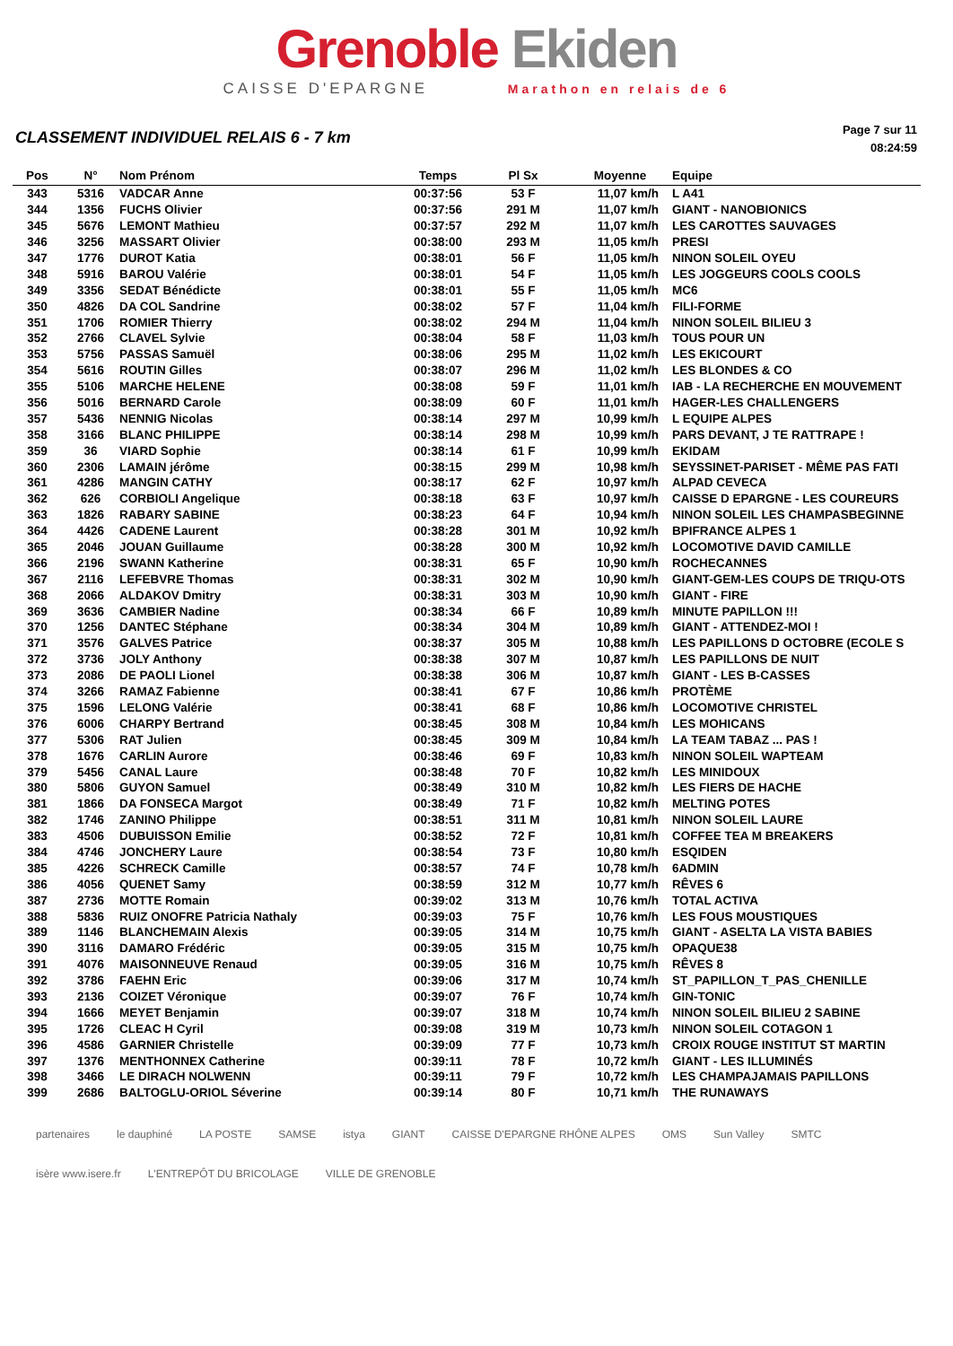Grenoble Ekiden
CAISSE D'EPARGNE Marathon en relais de 6
CLASSEMENT INDIVIDUEL RELAIS 6 - 7 km
Page 7 sur 11
08:24:59
| Pos | N° | Nom Prénom | Temps | Pl Sx | Moyenne | Equipe |
| --- | --- | --- | --- | --- | --- | --- |
| 343 | 5316 | VADCAR Anne | 00:37:56 | 53 F | 11,07 km/h | L A41 |
| 344 | 1356 | FUCHS Olivier | 00:37:56 | 291 M | 11,07 km/h | GIANT - NANOBIONICS |
| 345 | 5676 | LEMONT Mathieu | 00:37:57 | 292 M | 11,07 km/h | LES CAROTTES SAUVAGES |
| 346 | 3256 | MASSART Olivier | 00:38:00 | 293 M | 11,05 km/h | PRESI |
| 347 | 1776 | DUROT Katia | 00:38:01 | 56 F | 11,05 km/h | NINON SOLEIL OYEU |
| 348 | 5916 | BAROU Valérie | 00:38:01 | 54 F | 11,05 km/h | LES JOGGEURS COOLS COOLS |
| 349 | 3356 | SEDAT Bénédicte | 00:38:01 | 55 F | 11,05 km/h | MC6 |
| 350 | 4826 | DA COL Sandrine | 00:38:02 | 57 F | 11,04 km/h | FILI-FORME |
| 351 | 1706 | ROMIER Thierry | 00:38:02 | 294 M | 11,04 km/h | NINON SOLEIL BILIEU 3 |
| 352 | 2766 | CLAVEL Sylvie | 00:38:04 | 58 F | 11,03 km/h | TOUS POUR UN |
| 353 | 5756 | PASSAS Samuël | 00:38:06 | 295 M | 11,02 km/h | LES EKICOURT |
| 354 | 5616 | ROUTIN Gilles | 00:38:07 | 296 M | 11,02 km/h | LES BLONDES & CO |
| 355 | 5106 | MARCHE HELENE | 00:38:08 | 59 F | 11,01 km/h | IAB - LA RECHERCHE EN MOUVEMENT |
| 356 | 5016 | BERNARD Carole | 00:38:09 | 60 F | 11,01 km/h | HAGER-LES CHALLENGERS |
| 357 | 5436 | NENNIG Nicolas | 00:38:14 | 297 M | 10,99 km/h | L EQUIPE ALPES |
| 358 | 3166 | BLANC PHILIPPE | 00:38:14 | 298 M | 10,99 km/h | PARS DEVANT, J TE RATTRAPE ! |
| 359 | 36 | VIARD Sophie | 00:38:14 | 61 F | 10,99 km/h | EKIDAM |
| 360 | 2306 | LAMAIN jérôme | 00:38:15 | 299 M | 10,98 km/h | SEYSSINET-PARISET - MÊME PAS FATI |
| 361 | 4286 | MANGIN CATHY | 00:38:17 | 62 F | 10,97 km/h | ALPAD CEVECA |
| 362 | 626 | CORBIOLI Angelique | 00:38:18 | 63 F | 10,97 km/h | CAISSE D EPARGNE - LES COUREURS |
| 363 | 1826 | RABARY SABINE | 00:38:23 | 64 F | 10,94 km/h | NINON SOLEIL LES CHAMPASBEGINNE |
| 364 | 4426 | CADENE Laurent | 00:38:28 | 301 M | 10,92 km/h | BPIFRANCE ALPES 1 |
| 365 | 2046 | JOUAN Guillaume | 00:38:28 | 300 M | 10,92 km/h | LOCOMOTIVE DAVID CAMILLE |
| 366 | 2196 | SWANN Katherine | 00:38:31 | 65 F | 10,90 km/h | ROCHECANNES |
| 367 | 2116 | LEFEBVRE Thomas | 00:38:31 | 302 M | 10,90 km/h | GIANT-GEM-LES COUPS DE TRIQU-OTS |
| 368 | 2066 | ALDAKOV Dmitry | 00:38:31 | 303 M | 10,90 km/h | GIANT - FIRE |
| 369 | 3636 | CAMBIER Nadine | 00:38:34 | 66 F | 10,89 km/h | MINUTE PAPILLON !!! |
| 370 | 1256 | DANTEC Stéphane | 00:38:34 | 304 M | 10,89 km/h | GIANT - ATTENDEZ-MOI ! |
| 371 | 3576 | GALVES Patrice | 00:38:37 | 305 M | 10,88 km/h | LES PAPILLONS D OCTOBRE (ECOLE S |
| 372 | 3736 | JOLY Anthony | 00:38:38 | 307 M | 10,87 km/h | LES PAPILLONS DE NUIT |
| 373 | 2086 | DE PAOLI Lionel | 00:38:38 | 306 M | 10,87 km/h | GIANT - LES B-CASSES |
| 374 | 3266 | RAMAZ Fabienne | 00:38:41 | 67 F | 10,86 km/h | PROTÈME |
| 375 | 1596 | LELONG Valérie | 00:38:41 | 68 F | 10,86 km/h | LOCOMOTIVE CHRISTEL |
| 376 | 6006 | CHARPY Bertrand | 00:38:45 | 308 M | 10,84 km/h | LES MOHICANS |
| 377 | 5306 | RAT Julien | 00:38:45 | 309 M | 10,84 km/h | LA TEAM TABAZ ... PAS ! |
| 378 | 1676 | CARLIN Aurore | 00:38:46 | 69 F | 10,83 km/h | NINON SOLEIL WAPTEAM |
| 379 | 5456 | CANAL Laure | 00:38:48 | 70 F | 10,82 km/h | LES MINIDOUX |
| 380 | 5806 | GUYON Samuel | 00:38:49 | 310 M | 10,82 km/h | LES FIERS DE HACHE |
| 381 | 1866 | DA FONSECA Margot | 00:38:49 | 71 F | 10,82 km/h | MELTING POTES |
| 382 | 1746 | ZANINO Philippe | 00:38:51 | 311 M | 10,81 km/h | NINON SOLEIL LAURE |
| 383 | 4506 | DUBUISSON Emilie | 00:38:52 | 72 F | 10,81 km/h | COFFEE TEA M BREAKERS |
| 384 | 4746 | JONCHERY Laure | 00:38:54 | 73 F | 10,80 km/h | ESQIDEN |
| 385 | 4226 | SCHRECK Camille | 00:38:57 | 74 F | 10,78 km/h | 6ADMIN |
| 386 | 4056 | QUENET Samy | 00:38:59 | 312 M | 10,77 km/h | RÊVES 6 |
| 387 | 2736 | MOTTE Romain | 00:39:02 | 313 M | 10,76 km/h | TOTAL ACTIVA |
| 388 | 5836 | RUIZ ONOFRE Patricia Nathaly | 00:39:03 | 75 F | 10,76 km/h | LES FOUS MOUSTIQUES |
| 389 | 1146 | BLANCHEMAIN Alexis | 00:39:05 | 314 M | 10,75 km/h | GIANT - ASELTA LA VISTA BABIES |
| 390 | 3116 | DAMARO Frédéric | 00:39:05 | 315 M | 10,75 km/h | OPAQUE38 |
| 391 | 4076 | MAISONNEUVE Renaud | 00:39:05 | 316 M | 10,75 km/h | RÊVES 8 |
| 392 | 3786 | FAEHN Eric | 00:39:06 | 317 M | 10,74 km/h | ST_PAPILLON_T_PAS_CHENILLE |
| 393 | 2136 | COIZET Véronique | 00:39:07 | 76 F | 10,74 km/h | GIN-TONIC |
| 394 | 1666 | MEYET Benjamin | 00:39:07 | 318 M | 10,74 km/h | NINON SOLEIL BILIEU 2 SABINE |
| 395 | 1726 | CLEAC H Cyril | 00:39:08 | 319 M | 10,73 km/h | NINON SOLEIL COTAGON 1 |
| 396 | 4586 | GARNIER Christelle | 00:39:09 | 77 F | 10,73 km/h | CROIX ROUGE INSTITUT ST MARTIN |
| 397 | 1376 | MENTHONNEX Catherine | 00:39:11 | 78 F | 10,72 km/h | GIANT - LES ILLUMINÉS |
| 398 | 3466 | LE DIRACH NOLWENN | 00:39:11 | 79 F | 10,72 km/h | LES CHAMPAJAMAIS PAPILLONS |
| 399 | 2686 | BALTOGLU-ORIOL Séverine | 00:39:14 | 80 F | 10,71 km/h | THE RUNAWAYS |
partenaires le dauphiné LA POSTE SAMSE istya GIANT CAISSE D'EPARGNE RHÔNE ALPES OMS Sun Valley SMTC isère www.isere.fr L'ENTREPÔT DU BRICOLAGE VILLE DE GRENOBLE